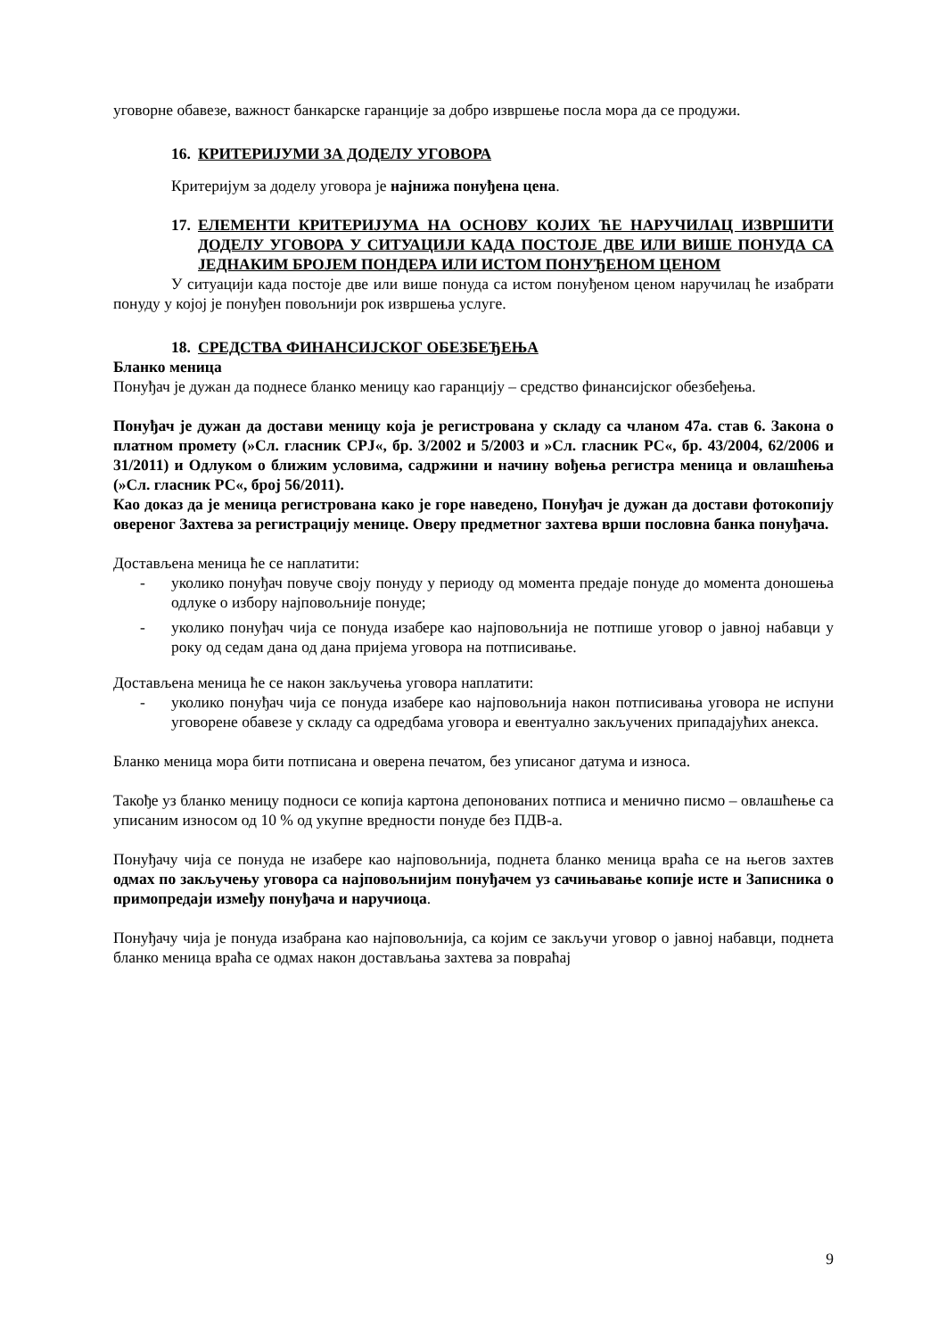уговорне обавезе, важност банкарске гаранције за добро извршење посла мора да се продужи.
16. КРИТЕРИЈУМИ ЗА ДОДЕЛУ УГОВОРА
Критеријум за доделу уговора је најнижа понуђена цена.
17. ЕЛЕМЕНТИ КРИТЕРИЈУМА НА ОСНОВУ КОЈИХ ЋЕ НАРУЧИЛАЦ ИЗВРШИТИ ДОДЕЛУ УГОВОРА У СИТУАЦИЈИ КАДА ПОСТОЈЕ ДВЕ ИЛИ ВИШЕ ПОНУДА СА ЈЕДНАКИМ БРОЈЕМ ПОНДЕРА ИЛИ ИСТОМ ПОНУЂЕНОМ ЦЕНОМ
У ситуацији када постоје две или више понуда са истом понуђеном ценом наручилац ће изабрати понуду у којој је понуђен повољнији рок извршења услуге.
18. СРЕДСТВА ФИНАНСИЈСКОГ ОБЕЗБЕЂЕЊА
Бланко меница
Понуђач је дужан да поднесе бланко меницу као гаранцију – средство финансијског обезбеђења.
Понуђач је дужан да достави меницу која је регистрована у складу са чланом 47а. став 6. Закона о платном промету (»Сл. гласник СРЈ«, бр. 3/2002 и 5/2003 и »Сл. гласник РС«, бр. 43/2004, 62/2006 и 31/2011) и Одлуком о ближим условима, садржини и начину вођења регистра меница и овлашћења (»Сл. гласник РС«, број 56/2011).
Као доказ да је меница регистрована како је горе наведено, Понуђач је дужан да достави фотокопију овереног Захтева за регистрацију менице. Оверу предметног захтева врши пословна банка понуђача.
Достављена меница ће се наплатити:
- уколико понуђач повуче своју понуду у периоду од момента предаје понуде до момента доношења одлуке о избору најповољније понуде;
- уколико понуђач чија се понуда изабере као најповољнија не потпише уговор о јавној набавци у року од седам дана од дана пријема уговора на потписивање.
Достављена меница ће се након закључења уговора наплатити:
- уколико понуђач чија се понуда изабере као најповољнија након потписивања уговора не испуни уговорене обавезе у складу са одредбама уговора и евентуално закључених припадајућих анекса.
Бланко меница мора бити потписана и оверена печатом, без уписаног датума и износа.
Такође уз бланко меницу подноси се копија картона депонованих потписа и менично писмо – овлашћење са уписаним износом од 10 % од укупне вредности понуде без ПДВ-а.
Понуђачу чија се понуда не изабере као најповољнија, поднета бланко меница враћа се на његов захтев одмах по закључењу уговора са најповољнијим понуђачем уз сачињавање копије исте и Записника о примопредаји између понуђача и наручиоца.
Понуђачу чија је понуда изабрана као најповољнија, са којим се закључи уговор о јавној набавци, поднета бланко меница враћа се одмах након достављања захтева за повраћај
9